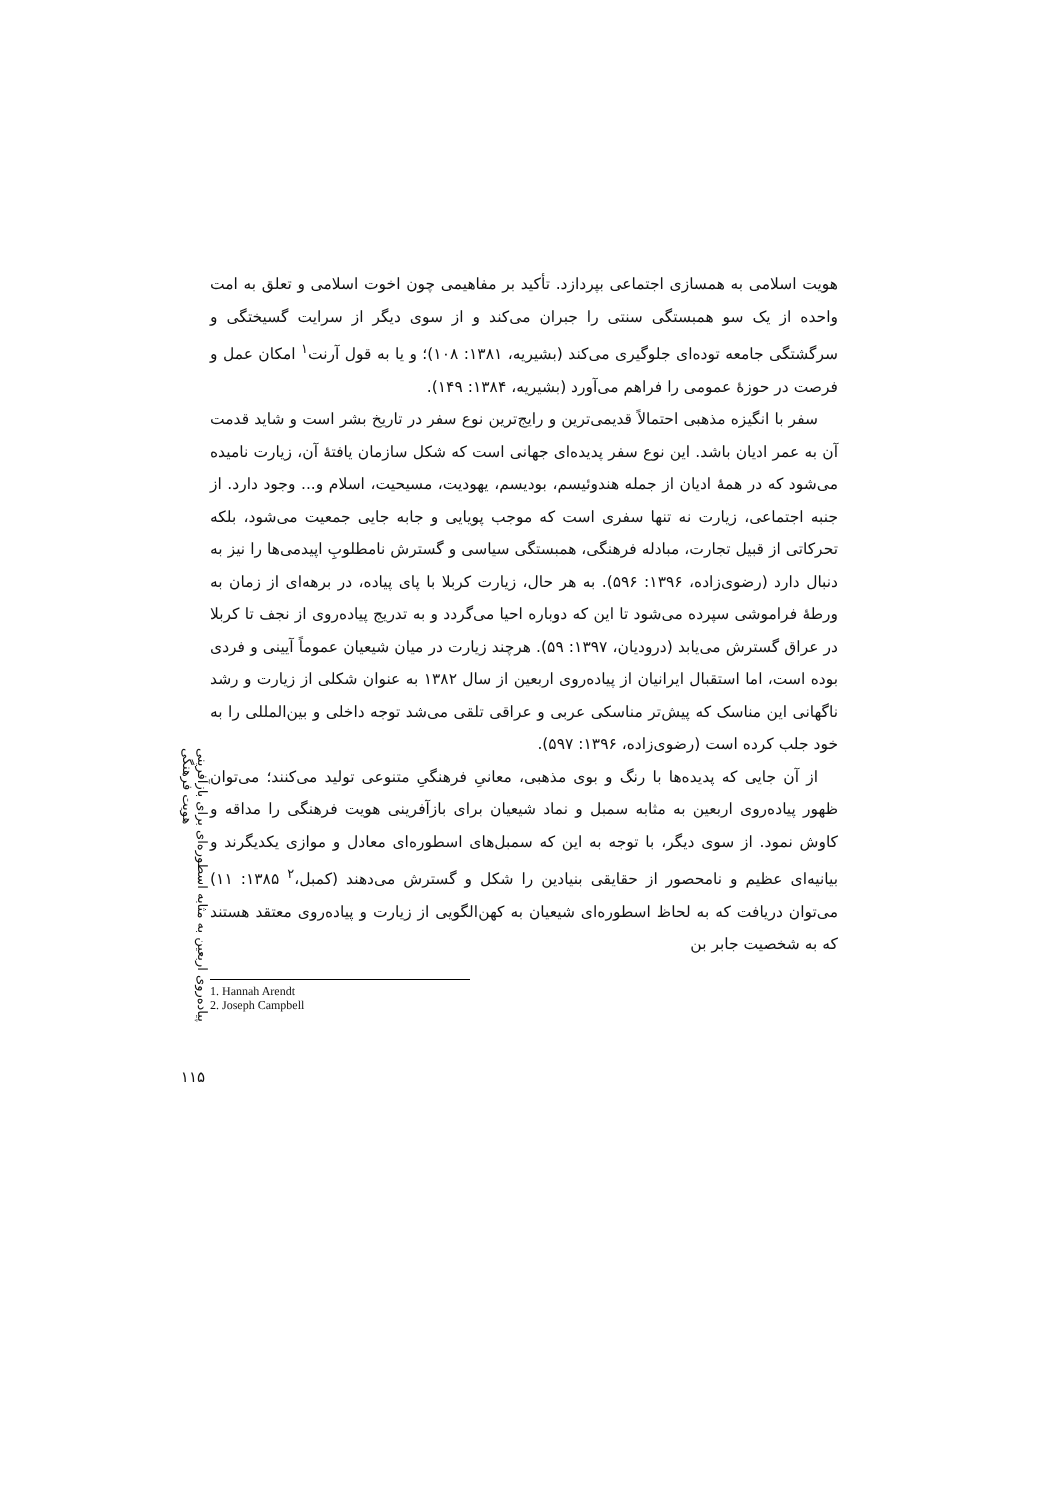پیاده‌روی اربعین به مثابه اسطوره‌ای برای بازآفرینی هویت فرهنگی
۱۱۵
هویت اسلامی به همسازی اجتماعی بپردازد. تأکید بر مفاهیمی چون اخوت اسلامی و تعلق به امت واحده از یک سو همبستگی سنتی را جبران می‌کند و از سوی دیگر از سرایت گسیختگی و سرگشتگی جامعه توده‌ای جلوگیری می‌کند (بشیریه، ۱۳۸۱: ۱۰۸)؛ و یا به قول آرنت<sup>۱</sup> امکان عمل و فرصت در حوزهٔ عمومی را فراهم می‌آورد (بشیریه، ۱۳۸۴: ۱۴۹).
سفر با انگیزه مذهبی احتمالاً قدیمی‌ترین و رایج‌ترین نوع سفر در تاریخ بشر است و شاید قدمت آن به عمر ادیان باشد. این نوع سفر پدیده‌ای جهانی است که شکل سازمان یافتهٔ آن، زیارت نامیده می‌شود که در همهٔ ادیان از جمله هندوئیسم، بودیسم، یهودیت، مسیحیت، اسلام و... وجود دارد. از جنبه اجتماعی، زیارت نه تنها سفری است که موجب پویایی و جابه جایی جمعیت می‌شود، بلکه تحرکاتی از قبیل تجارت، مبادله فرهنگی، همبستگی سیاسی و گسترش نامطلوبِ اپیدمی‌ها را نیز به دنبال دارد (رضوی‌زاده، ۱۳۹۶: ۵۹۶). به هر حال، زیارت کربلا با پای پیاده، در برهه‌ای از زمان به ورطهٔ فراموشی سپرده می‌شود تا این که دوباره احیا می‌گردد و به تدریج پیاده‌روی از نجف تا کربلا در عراق گسترش می‌یابد (درودیان، ۱۳۹۷: ۵۹). هرچند زیارت در میان شیعیان عموماً آیینی و فردی بوده است، اما استقبال ایرانیان از پیاده‌روی اربعین از سال ۱۳۸۲ به عنوان شکلی از زیارت و رشد ناگهانی این مناسک که پیش‌تر مناسکی عربی و عراقی تلقی می‌شد توجه داخلی و بین‌المللی را به خود جلب کرده است (رضوی‌زاده، ۱۳۹۶: ۵۹۷).
از آن جایی که پدیده‌ها با رنگ و بوی مذهبی، معانیِ فرهنگیِ متنوعی تولید می‌کنند؛ می‌توان ظهور پیاده‌روی اربعین به مثابه سمبل و نماد شیعیان برای بازآفرینی هویت فرهنگی را مداقه و کاوش نمود. از سوی دیگر، با توجه به این که سمبل‌های اسطوره‌ای معادل و موازی یکدیگرند و بیانیه‌ای عظیم و نامحصور از حقایقی بنیادین را شکل و گسترش می‌دهند (کمبل،<sup>۲</sup> ۱۳۸۵: ۱۱) می‌توان دریافت که به لحاظ اسطوره‌ای شیعیان به کهن‌الگویی از زیارت و پیاده‌روی معتقد هستند که به شخصیت جابر بن
1. Hannah Arendt
2. Joseph Campbell